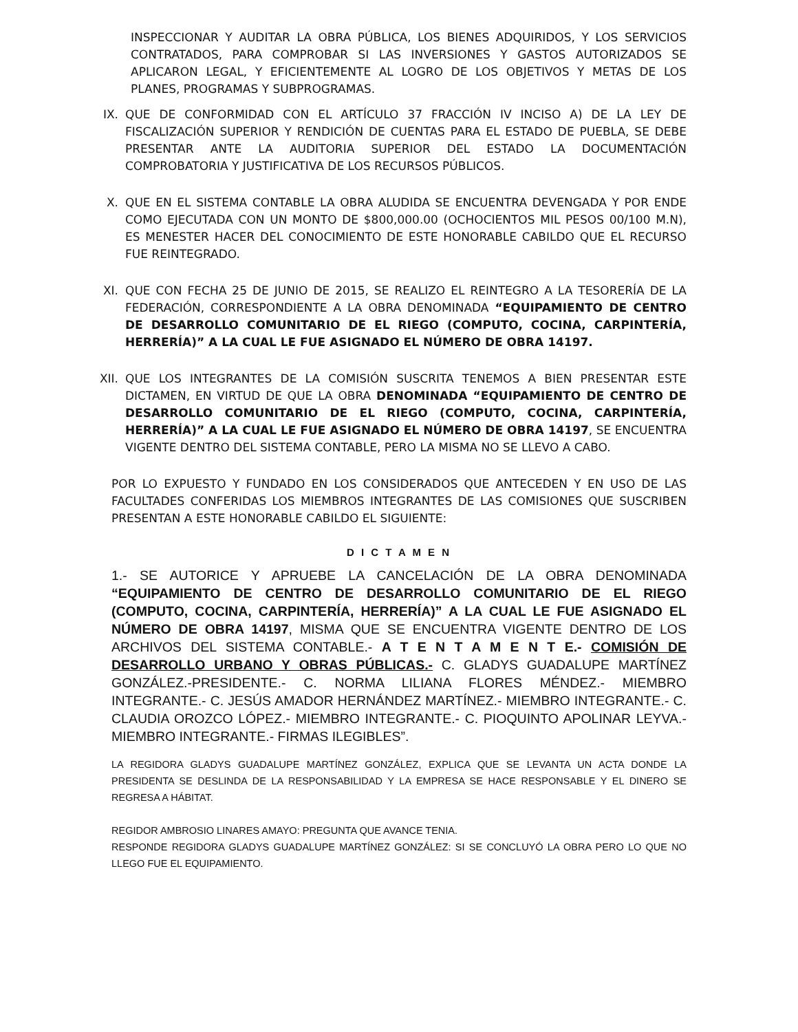INSPECCIONAR Y AUDITAR LA OBRA PÚBLICA, LOS BIENES ADQUIRIDOS, Y LOS SERVICIOS CONTRATADOS, PARA COMPROBAR SI LAS INVERSIONES Y GASTOS AUTORIZADOS SE APLICARON LEGAL, Y EFICIENTEMENTE AL LOGRO DE LOS OBJETIVOS Y METAS DE LOS PLANES, PROGRAMAS Y SUBPROGRAMAS.
IX. QUE DE CONFORMIDAD CON EL ARTÍCULO 37 FRACCIÓN IV INCISO A) DE LA LEY DE FISCALIZACIÓN SUPERIOR Y RENDICIÓN DE CUENTAS PARA EL ESTADO DE PUEBLA, SE DEBE PRESENTAR ANTE LA AUDITORIA SUPERIOR DEL ESTADO LA DOCUMENTACIÓN COMPROBATORIA Y JUSTIFICATIVA DE LOS RECURSOS PÚBLICOS.
X. QUE EN EL SISTEMA CONTABLE LA OBRA ALUDIDA SE ENCUENTRA DEVENGADA Y POR ENDE COMO EJECUTADA CON UN MONTO DE $800,000.00 (OCHOCIENTOS MIL PESOS 00/100 M.N), ES MENESTER HACER DEL CONOCIMIENTO DE ESTE HONORABLE CABILDO QUE EL RECURSO FUE REINTEGRADO.
XI. QUE CON FECHA 25 DE JUNIO DE 2015, SE REALIZO EL REINTEGRO A LA TESORERÍA DE LA FEDERACIÓN, CORRESPONDIENTE A LA OBRA DENOMINADA “EQUIPAMIENTO DE CENTRO DE DESARROLLO COMUNITARIO DE EL RIEGO (COMPUTO, COCINA, CARPINTERÍA, HERRERÍA)” A LA CUAL LE FUE ASIGNADO EL NÚMERO DE OBRA 14197.
XII.
QUE LOS INTEGRANTES DE LA COMISIÓN SUSCRITA TENEMOS A BIEN PRESENTAR ESTE DICTAMEN, EN VIRTUD DE QUE LA OBRA DENOMINADA “EQUIPAMIENTO DE CENTRO DE DESARROLLO COMUNITARIO DE EL RIEGO (COMPUTO, COCINA, CARPINTERÍA, HERRERÍA)” A LA CUAL LE FUE ASIGNADO EL NÚMERO DE OBRA 14197, SE ENCUENTRA VIGENTE DENTRO DEL SISTEMA CONTABLE, PERO LA MISMA NO SE LLEVO A CABO.
POR LO EXPUESTO Y FUNDADO EN LOS CONSIDERADOS QUE ANTECEDEN Y EN USO DE LAS FACULTADES CONFERIDAS LOS MIEMBROS INTEGRANTES DE LAS COMISIONES QUE SUSCRIBEN PRESENTAN A ESTE HONORABLE CABILDO EL SIGUIENTE:
D I C T A M E N
1.- SE AUTORICE Y APRUEBE LA CANCELACIÓN DE LA OBRA DENOMINADA “EQUIPAMIENTO DE CENTRO DE DESARROLLO COMUNITARIO DE EL RIEGO (COMPUTO, COCINA, CARPINTERÍA, HERRERÍA)” A LA CUAL LE FUE ASIGNADO EL NÚMERO DE OBRA 14197, MISMA QUE SE ENCUENTRA VIGENTE DENTRO DE LOS ARCHIVOS DEL SISTEMA CONTABLE.- A T E N T A M E N T E.- COMISIÓN DE DESARROLLO URBANO Y OBRAS PÚBLICAS.- C. GLADYS GUADALUPE MARTÍNEZ GONZÁLEZ.-PRESIDENTE.- C. NORMA LILIANA FLORES MÉNDEZ.- MIEMBRO INTEGRANTE.- C. JESÚS AMADOR HERNÁNDEZ MARTÍNEZ.- MIEMBRO INTEGRANTE.- C. CLAUDIA OROZCO LÓPEZ.- MIEMBRO INTEGRANTE.- C. PIOQUINTO APOLINAR LEYVA.- MIEMBRO INTEGRANTE.- FIRMAS ILEGIBLES”.
LA REGIDORA GLADYS GUADALUPE MARTÍNEZ GONZÁLEZ, EXPLICA QUE SE LEVANTA UN ACTA DONDE LA PRESIDENTA SE DESLINDA DE LA RESPONSABILIDAD Y LA EMPRESA SE HACE RESPONSABLE Y EL DINERO SE REGRESA A HÁBITAT.
REGIDOR AMBROSIO LINARES AMAYO: PREGUNTA QUE AVANCE TENIA.
RESPONDE REGIDORA GLADYS GUADALUPE MARTÍNEZ GONZÁLEZ: SI SE CONCLUYÓ LA OBRA PERO LO QUE NO LLEGO FUE EL EQUIPAMIENTO.